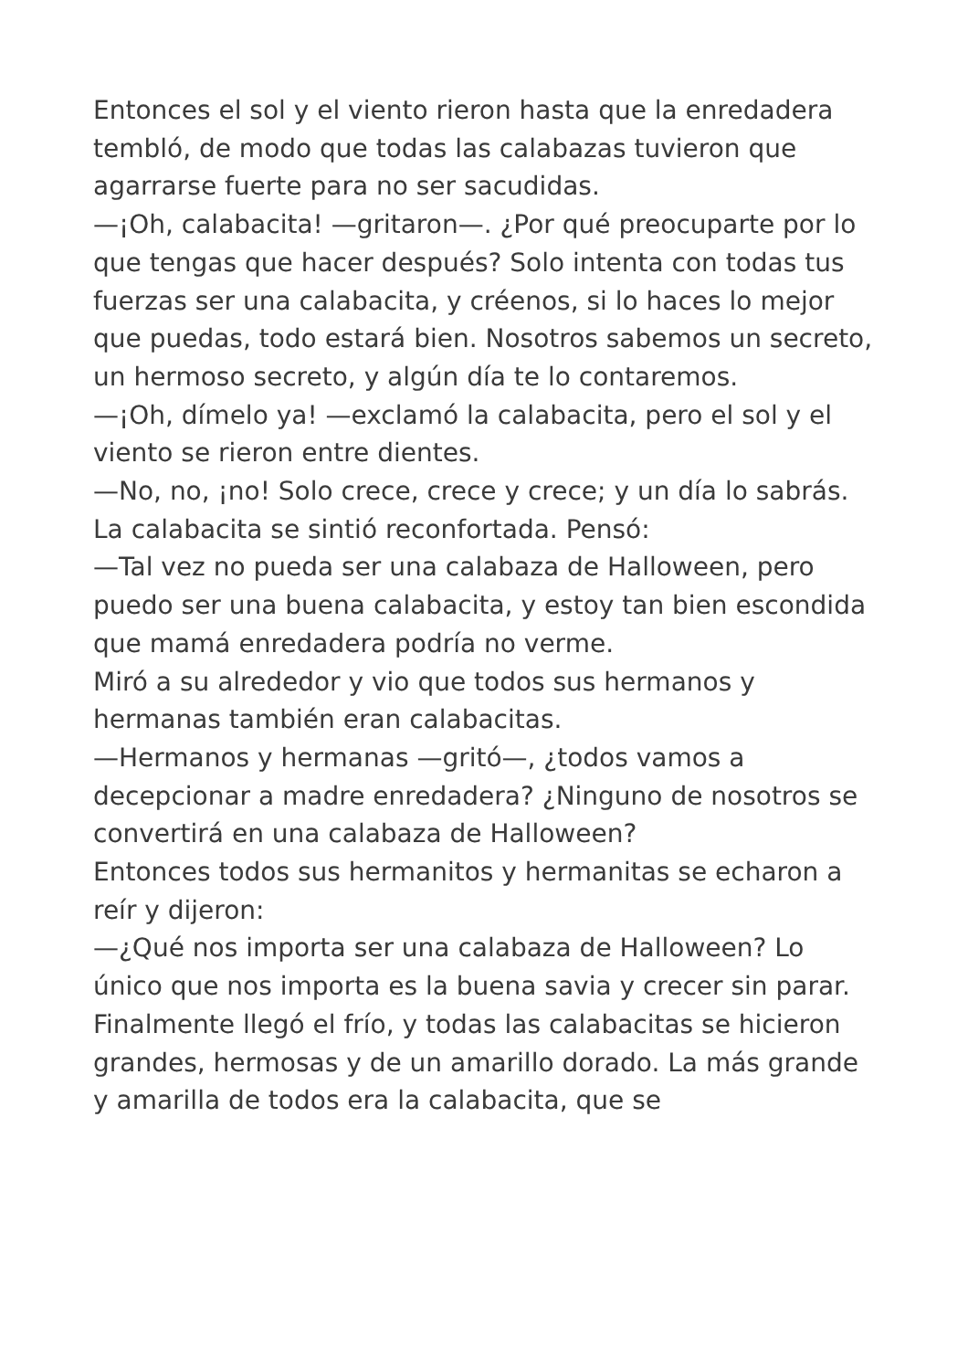Entonces el sol y el viento rieron hasta que la enredadera tembló, de modo que todas las calabazas tuvieron que agarrarse fuerte para no ser sacudidas.
—¡Oh, calabacita! —gritaron—. ¿Por qué preocuparte por lo que tengas que hacer después? Solo intenta con todas tus fuerzas ser una calabacita, y créenos, si lo haces lo mejor que puedas, todo estará bien. Nosotros sabemos un secreto, un hermoso secreto, y algún día te lo contaremos.
—¡Oh, dímelo ya! —exclamó la calabacita, pero el sol y el viento se rieron entre dientes.
—No, no, ¡no! Solo crece, crece y crece; y un día lo sabrás.
La calabacita se sintió reconfortada. Pensó:
—Tal vez no pueda ser una calabaza de Halloween, pero puedo ser una buena calabacita, y estoy tan bien escondida que mamá enredadera podría no verme.
Miró a su alrededor y vio que todos sus hermanos y hermanas también eran calabacitas.
—Hermanos y hermanas —gritó—, ¿todos vamos a decepcionar a madre enredadera? ¿Ninguno de nosotros se convertirá en una calabaza de Halloween?
Entonces todos sus hermanitos y hermanitas se echaron a reír y dijeron:
—¿Qué nos importa ser una calabaza de Halloween? Lo único que nos importa es la buena savia y crecer sin parar.
Finalmente llegó el frío, y todas las calabacitas se hicieron grandes, hermosas y de un amarillo dorado. La más grande y amarilla de todos era la calabacita, que se